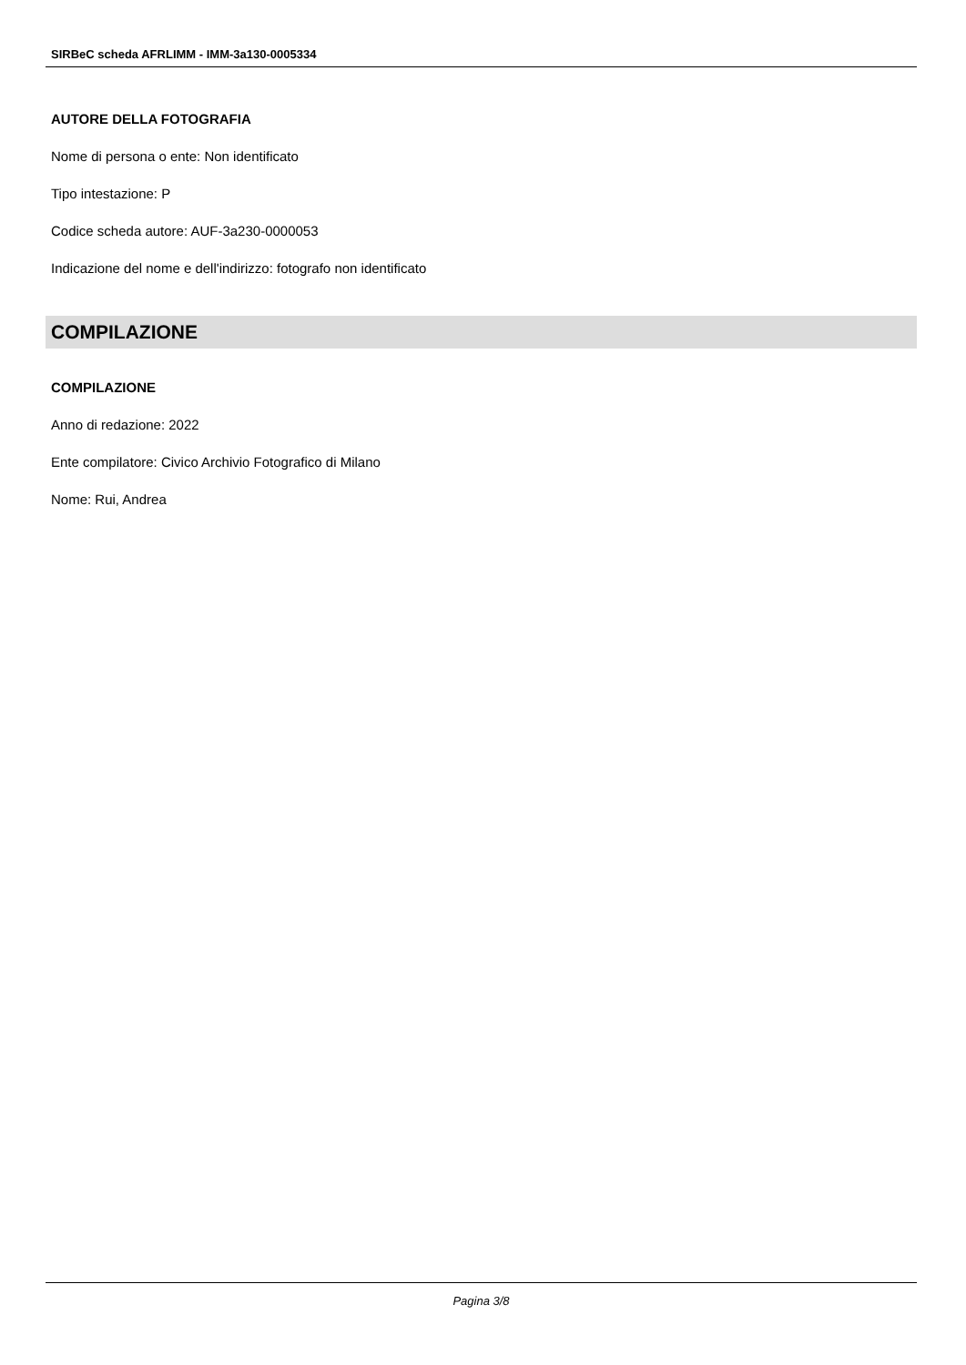SIRBeC scheda AFRLIMM - IMM-3a130-0005334
AUTORE DELLA FOTOGRAFIA
Nome di persona o ente: Non identificato
Tipo intestazione: P
Codice scheda autore: AUF-3a230-0000053
Indicazione del nome e dell'indirizzo: fotografo non identificato
COMPILAZIONE
COMPILAZIONE
Anno di redazione: 2022
Ente compilatore: Civico Archivio Fotografico di Milano
Nome: Rui, Andrea
Pagina 3/8